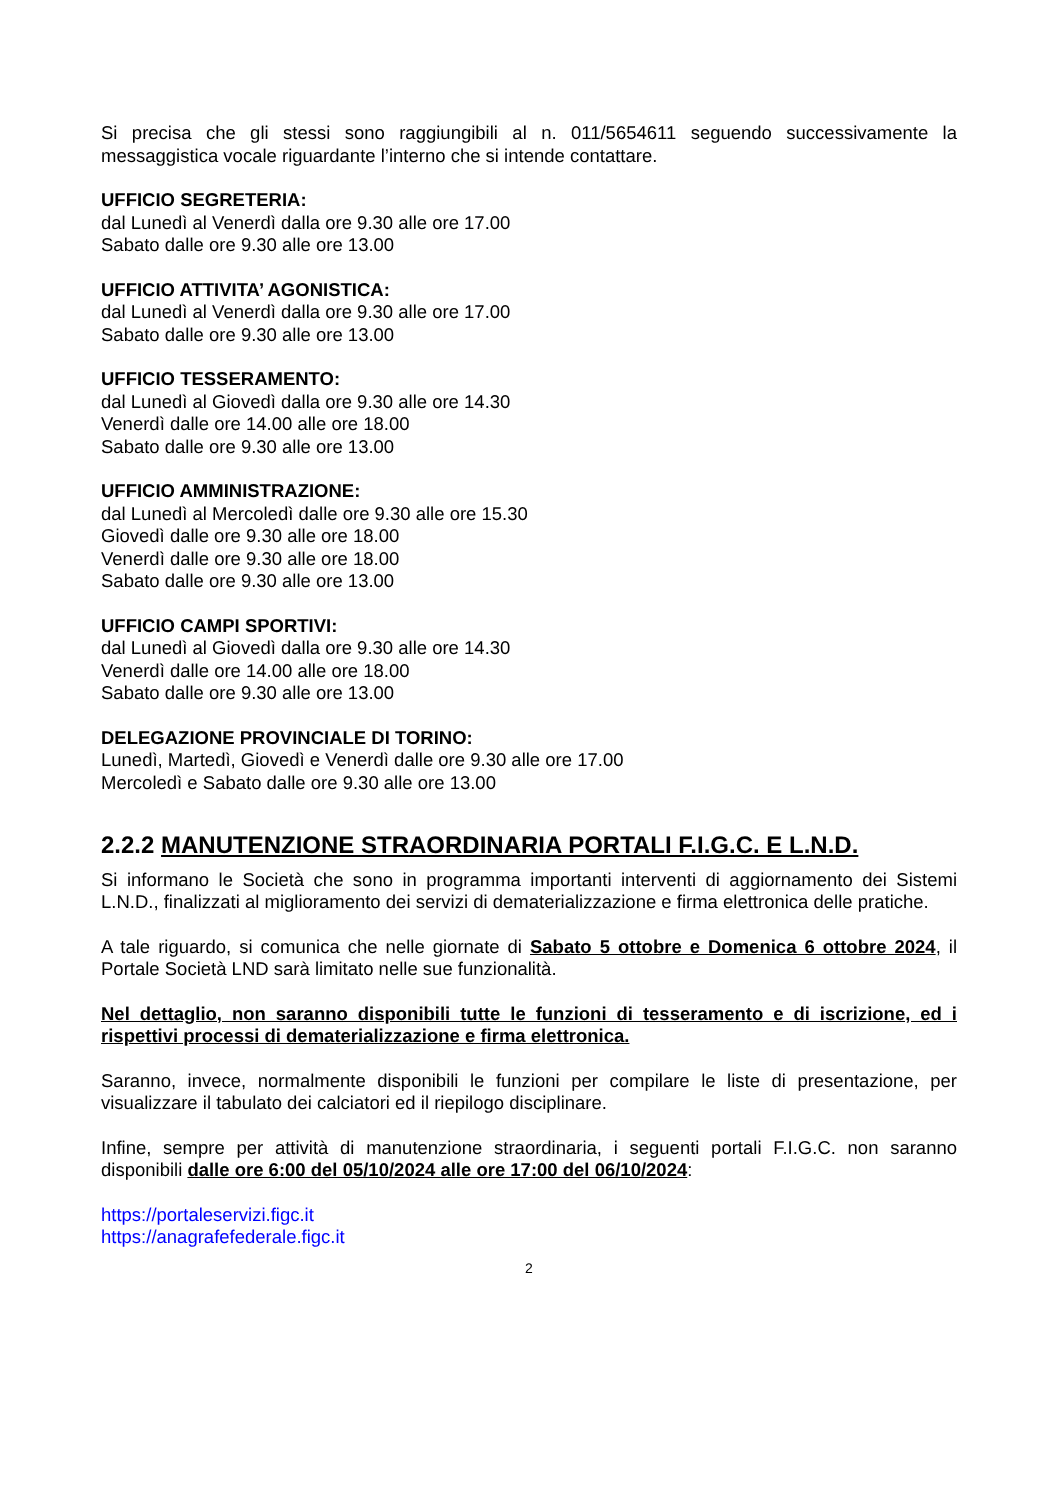Si precisa che gli stessi sono raggiungibili al n. 011/5654611 seguendo successivamente la messaggistica vocale riguardante l’interno che si intende contattare.
UFFICIO SEGRETERIA:
dal Lunedì al Venerdì dalla ore 9.30 alle ore 17.00
Sabato dalle ore 9.30 alle ore 13.00
UFFICIO ATTIVITA’ AGONISTICA:
dal Lunedì al Venerdì dalla ore 9.30 alle ore 17.00
Sabato dalle ore 9.30 alle ore 13.00
UFFICIO TESSERAMENTO:
dal Lunedì al Giovedì dalla ore 9.30 alle ore 14.30
Venerdì dalle ore 14.00 alle ore 18.00
Sabato dalle ore 9.30 alle ore 13.00
UFFICIO AMMINISTRAZIONE:
dal Lunedì al Mercoledì dalle ore 9.30 alle ore 15.30
Giovedì dalle ore 9.30 alle ore 18.00
Venerdì dalle ore 9.30 alle ore 18.00
Sabato dalle ore 9.30 alle ore 13.00
UFFICIO CAMPI SPORTIVI:
dal Lunedì al Giovedì dalla ore 9.30 alle ore 14.30
Venerdì dalle ore 14.00 alle ore 18.00
Sabato dalle ore 9.30 alle ore 13.00
DELEGAZIONE PROVINCIALE DI TORINO:
Lunedì, Martedì, Giovedì e Venerdì dalle ore 9.30 alle ore 17.00
Mercoledì e Sabato dalle ore 9.30 alle ore 13.00
2.2.2 MANUTENZIONE STRAORDINARIA PORTALI F.I.G.C. E L.N.D.
Si informano le Società che sono in programma importanti interventi di aggiornamento dei Sistemi L.N.D., finalizzati al miglioramento dei servizi di dematerializzazione e firma elettronica delle pratiche.
A tale riguardo, si comunica che nelle giornate di Sabato 5 ottobre e Domenica 6 ottobre 2024, il Portale Società LND sarà limitato nelle sue funzionalità.
Nel dettaglio, non saranno disponibili tutte le funzioni di tesseramento e di iscrizione, ed i rispettivi processi di dematerializzazione e firma elettronica.
Saranno, invece, normalmente disponibili le funzioni per compilare le liste di presentazione, per visualizzare il tabulato dei calciatori ed il riepilogo disciplinare.
Infine, sempre per attività di manutenzione straordinaria, i seguenti portali F.I.G.C. non saranno disponibili dalle ore 6:00 del 05/10/2024 alle ore 17:00 del 06/10/2024:
https://portaleservizi.figc.it
https://anagrafefederale.figc.it
2